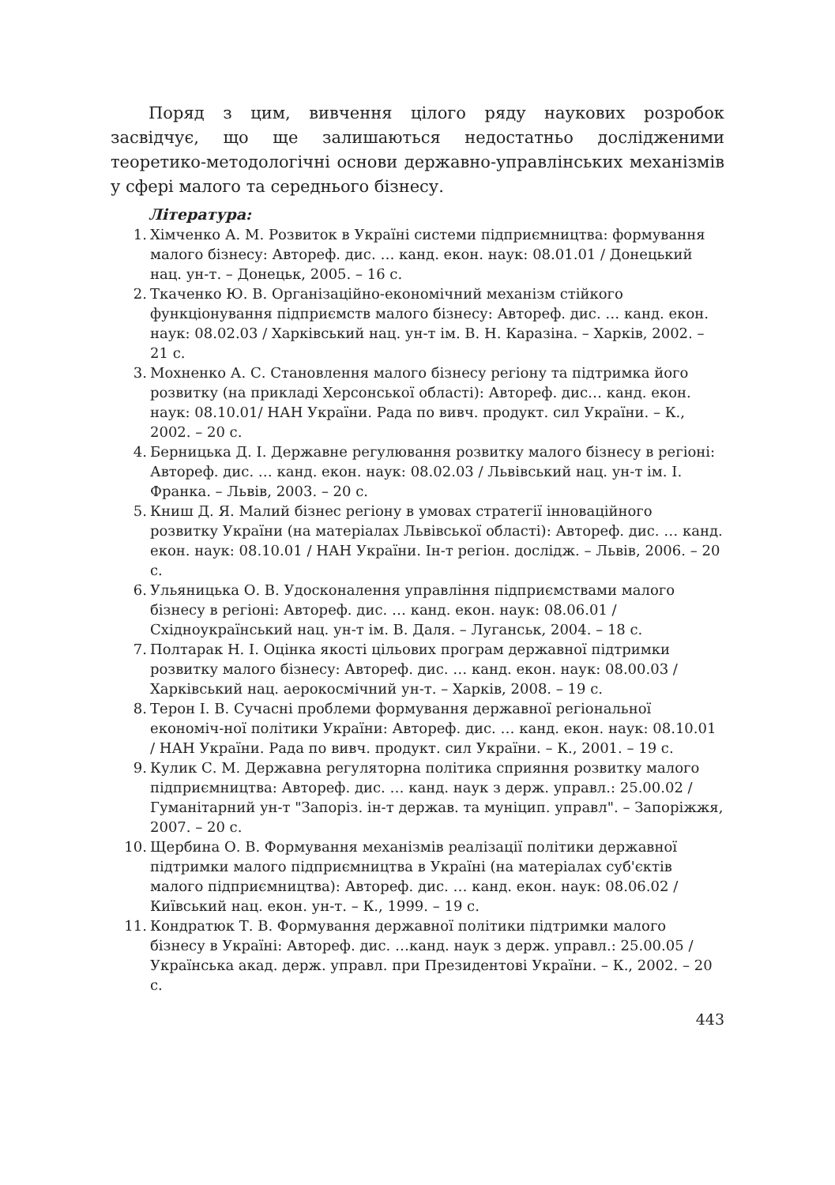Поряд з цим, вивчення цілого ряду наукових розробок засвідчує, що ще залишаються недостатньо дослідженими теоретико-методологічні основи державно-управлінських механізмів у сфері малого та середнього бізнесу.
Література:
1. Хімченко А. М. Розвиток в Україні системи підприємництва: формування малого бізнесу: Автореф. дис. … канд. екон. наук: 08.01.01 / Донецький нац. ун-т. – Донецьк, 2005. – 16 с.
2. Ткаченко Ю. В. Організаційно-економічний механізм стійкого функціонування підприємств малого бізнесу: Автореф. дис. … канд. екон. наук: 08.02.03 / Харківський нац. ун-т ім. В. Н. Каразіна. – Харків, 2002. – 21 с.
3. Мохненко А. С. Становлення малого бізнесу регіону та підтримка його розвитку (на прикладі Херсонської області): Автореф. дис… канд. екон. наук: 08.10.01/ НАН України. Рада по вивч. продукт. сил України. – К., 2002. – 20 с.
4. Берницька Д. І. Державне регулювання розвитку малого бізнесу в регіоні: Автореф. дис. … канд. екон. наук: 08.02.03 / Львівський нац. ун-т ім. І. Франка. – Львів, 2003. – 20 с.
5. Книш Д. Я. Малий бізнес регіону в умовах стратегії інноваційного розвитку України (на матеріалах Львівської області): Автореф. дис. … канд. екон. наук: 08.10.01 / НАН України. Ін-т регіон. дослідж. – Львів, 2006. – 20 с.
6. Ульяницька О. В. Удосконалення управління підприємствами малого бізнесу в регіоні: Автореф. дис. … канд. екон. наук: 08.06.01 / Східноукраїнський нац. ун-т ім. В. Даля. – Луганськ, 2004. – 18 с.
7. Полтарак Н. І. Оцінка якості цільових програм державної підтримки розвитку малого бізнесу: Автореф. дис. … канд. екон. наук: 08.00.03 / Харківський нац. аерокосмічний ун-т. – Харків, 2008. – 19 с.
8. Терон І. В. Сучасні проблеми формування державної регіональної економіч-ної політики України: Автореф. дис. … канд. екон. наук: 08.10.01 / НАН України. Рада по вивч. продукт. сил України. – К., 2001. – 19 с.
9. Кулик С. М. Державна регуляторна політика сприяння розвитку малого підприємництва: Автореф. дис. … канд. наук з держ. управл.: 25.00.02 / Гуманітарний ун-т "Запоріз. ін-т держав. та муніцип. управл". – Запоріжжя, 2007. – 20 с.
10. Щербина О. В. Формування механізмів реалізації політики державної підтримки малого підприємництва в Україні (на матеріалах суб'єктів малого підприємництва): Автореф. дис. … канд. екон. наук: 08.06.02 / Київський нац. екон. ун-т. – К., 1999. – 19 с.
11. Кондратюк Т. В. Формування державної політики підтримки малого бізнесу в Україні: Автореф. дис. …канд. наук з держ. управл.: 25.00.05 / Українська акад. держ. управл. при Президентові України. – К., 2002. – 20 с.
443